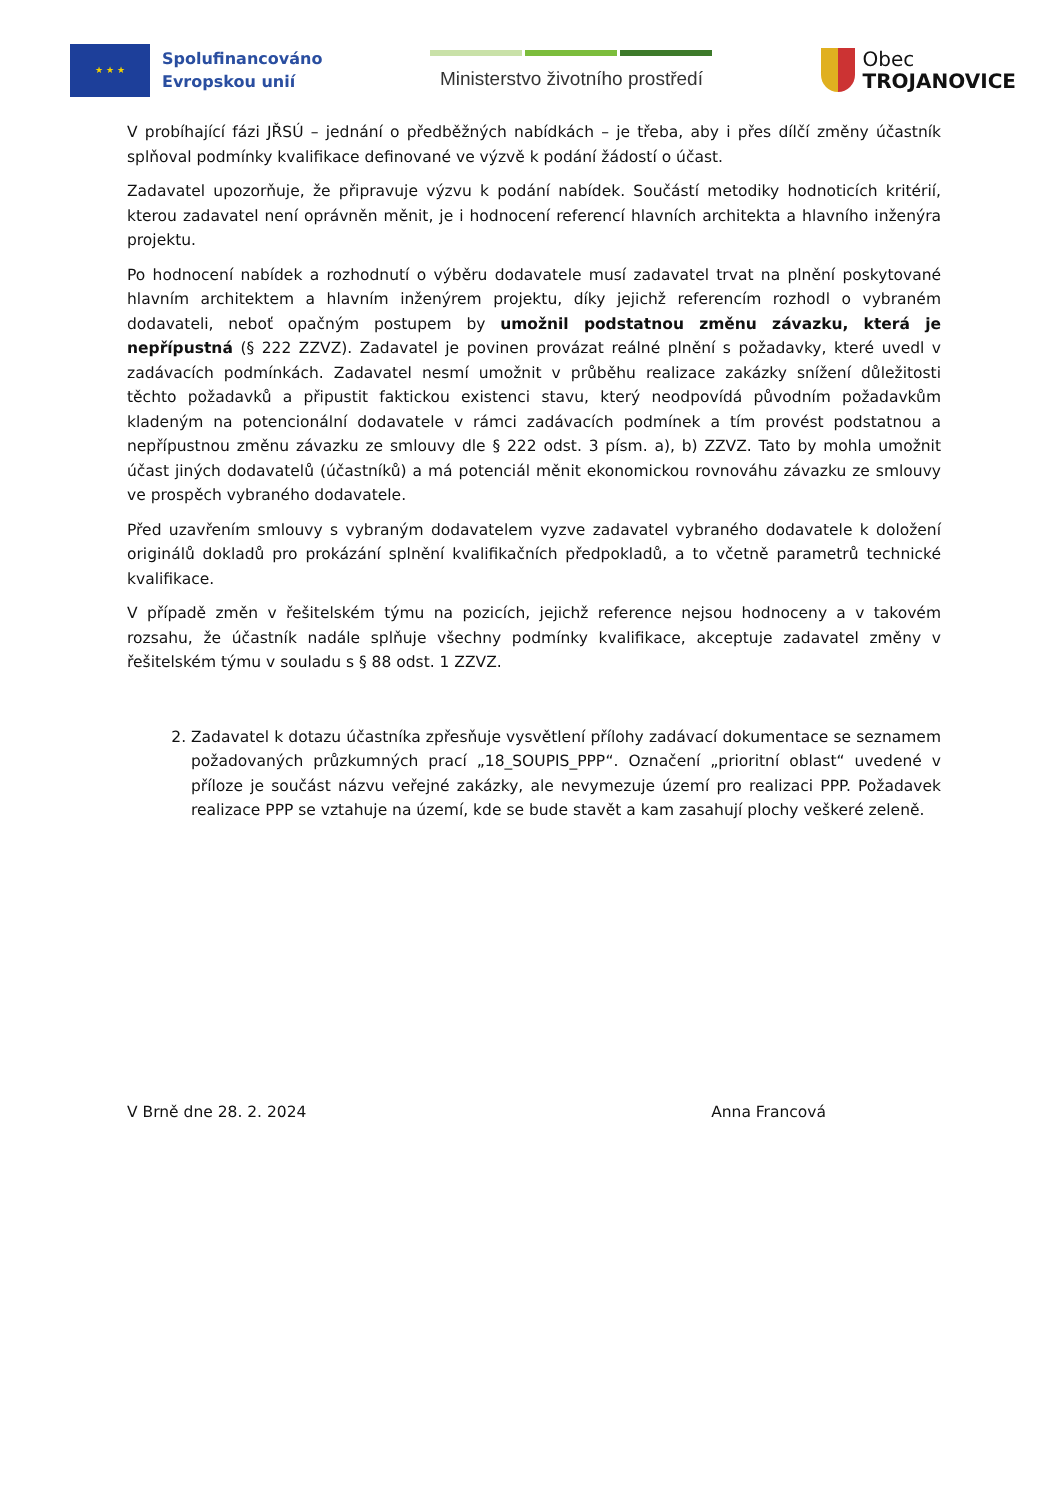★ ★ ★
Spolufinancováno
Evropskou unií
Ministerstvo životního prostředí
Obec
TROJANOVICE
V probíhající fázi JŘSÚ – jednání o předběžných nabídkách – je třeba, aby i přes dílčí změny účastník splňoval podmínky kvalifikace definované ve výzvě k podání žádostí o účast.
Zadavatel upozorňuje, že připravuje výzvu k podání nabídek. Součástí metodiky hodnoticích kritérií, kterou zadavatel není oprávněn měnit, je i hodnocení referencí hlavních architekta a hlavního inženýra projektu.
Po hodnocení nabídek a rozhodnutí o výběru dodavatele musí zadavatel trvat na plnění poskytované hlavním architektem a hlavním inženýrem projektu, díky jejichž referencím rozhodl o vybraném dodavateli, neboť opačným postupem by umožnil podstatnou změnu závazku, která je nepřípustná (§ 222 ZZVZ). Zadavatel je povinen provázat reálné plnění s požadavky, které uvedl v zadávacích podmínkách. Zadavatel nesmí umožnit v průběhu realizace zakázky snížení důležitosti těchto požadavků a připustit faktickou existenci stavu, který neodpovídá původním požadavkům kladeným na potencionální dodavatele v rámci zadávacích podmínek a tím provést podstatnou a nepřípustnou změnu závazku ze smlouvy dle § 222 odst. 3 písm. a), b) ZZVZ. Tato by mohla umožnit účast jiných dodavatelů (účastníků) a má potenciál měnit ekonomickou rovnováhu závazku ze smlouvy ve prospěch vybraného dodavatele.
Před uzavřením smlouvy s vybraným dodavatelem vyzve zadavatel vybraného dodavatele k doložení originálů dokladů pro prokázání splnění kvalifikačních předpokladů, a to včetně parametrů technické kvalifikace.
V případě změn v řešitelském týmu na pozicích, jejichž reference nejsou hodnoceny a v takovém rozsahu, že účastník nadále splňuje všechny podmínky kvalifikace, akceptuje zadavatel změny v řešitelském týmu v souladu s § 88 odst. 1 ZZVZ.
2. Zadavatel k dotazu účastníka zpřesňuje vysvětlení přílohy zadávací dokumentace se seznamem požadovaných průzkumných prací „18_SOUPIS_PPP“. Označení „prioritní oblast“ uvedené v příloze je součást názvu veřejné zakázky, ale nevymezuje území pro realizaci PPP. Požadavek realizace PPP se vztahuje na území, kde se bude stavět a kam zasahují plochy veškeré zeleně.
V Brně dne 28. 2. 2024 Anna Francová